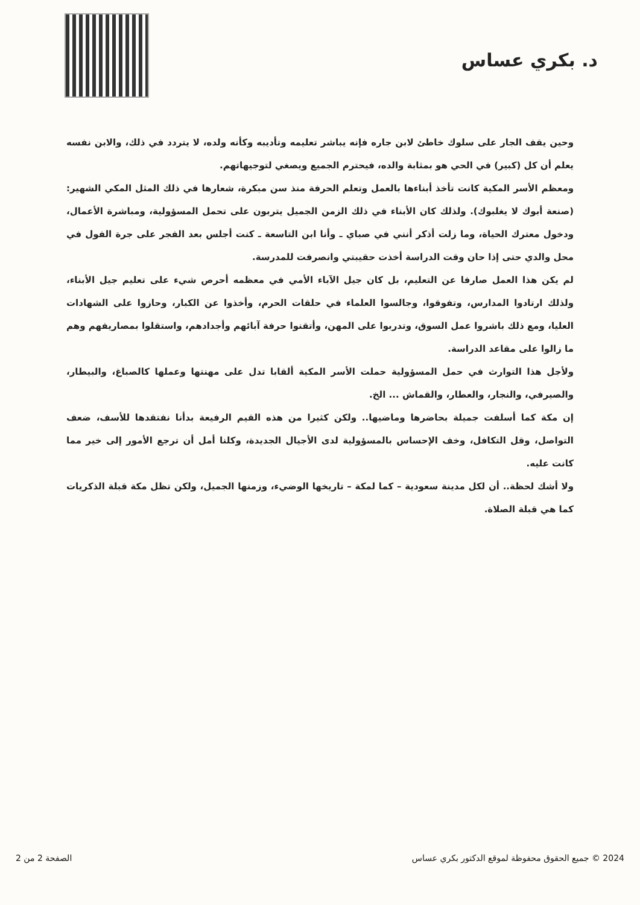د. بكري عساس
وحين يقف الجار على سلوك خاطئ لابن جاره فإنه يباشر تعليمه وتأديبه وكأنه ولده، لا يتردد في ذلك، والابن نفسه يعلم أن كل (كبير) في الحي هو بمثابة والده، فيحترم الجميع ويصغي لتوجيهاتهم.
ومعظم الأسر المكية كانت تأخذ أبناءها بالعمل وتعلم الحرفة منذ سن مبكرة، شعارها في ذلك المثل المكي الشهير: (صنعة أبوك لا يغلبوك). ولذلك كان الأبناء في ذلك الزمن الجميل يتربون على تحمل المسؤولية، ومباشرة الأعمال، ودخول معترك الحياة، وما زلت أذكر أنني في صباي ـ وأنا ابن التاسعة ـ كنت أجلس بعد الفجر على جرة الفول في محل والدي حتى إذا حان وقت الدراسة أخذت حقيبتي وانصرفت للمدرسة.
لم يكن هذا العمل صارفا عن التعليم، بل كان جيل الآباء الأمي في معظمه أحرص شيء على تعليم جيل الأبناء، ولذلك ارتادوا المدارس، وتفوقوا، وجالسوا العلماء في حلقات الحرم، وأخذوا عن الكبار، وحازوا على الشهادات العليا، ومع ذلك باشروا عمل السوق، وتدربوا على المهن، وأتقنوا حرفة آبائهم وأجدادهم، واستقلوا بمصاريفهم وهم ما زالوا على مقاعد الدراسة.
ولأجل هذا التوارث في حمل المسؤولية حملت الأسر المكية ألقابا تدل على مهنتها وعملها كالصباغ، والبيطار، والصيرفي، والنجار، والعطار، والقماش ... الخ.
إن مكة كما أسلفت جميلة بحاضرها وماضيها.. ولكن كثيرا من هذه القيم الرفيعة بدأنا نفتقدها للأسف، ضعف التواصل، وقل التكافل، وخف الإحساس بالمسؤولية لدى الأجيال الجديدة، وكلنا أمل أن ترجع الأمور إلى خير مما كانت عليه.
ولا أشك لحظة.. أن لكل مدينة سعودية – كما لمكة – تاريخها الوضيء، وزمنها الجميل، ولكن تظل مكة قبلة الذكريات كما هي قبلة الصلاة.
2024 © جميع الحقوق محفوظة لموقع الدكتور بكري عساس الصفحة 2 من 2